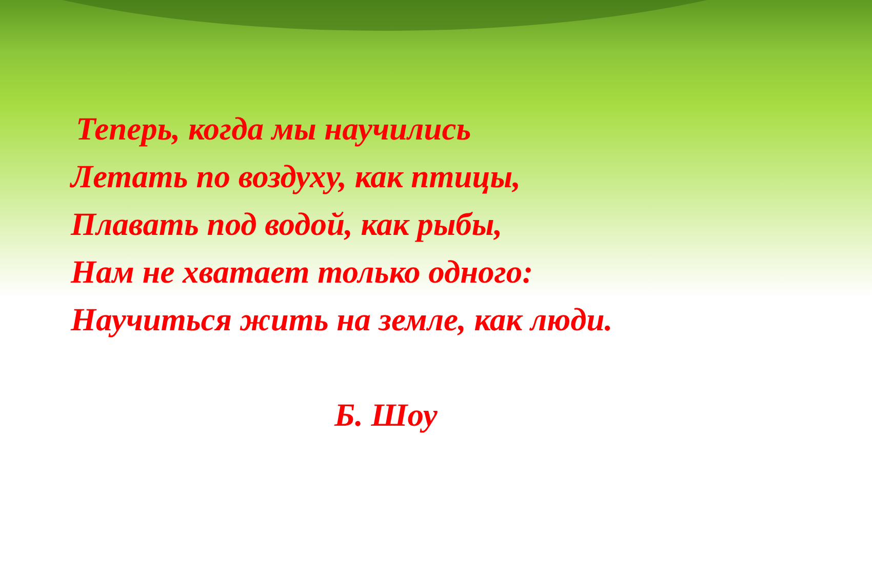Теперь, когда мы научились
Летать по воздуху, как птицы,
Плавать под водой, как рыбы,
Нам не хватает только одного:
Научиться жить на земле, как люди.
Б. Шоу